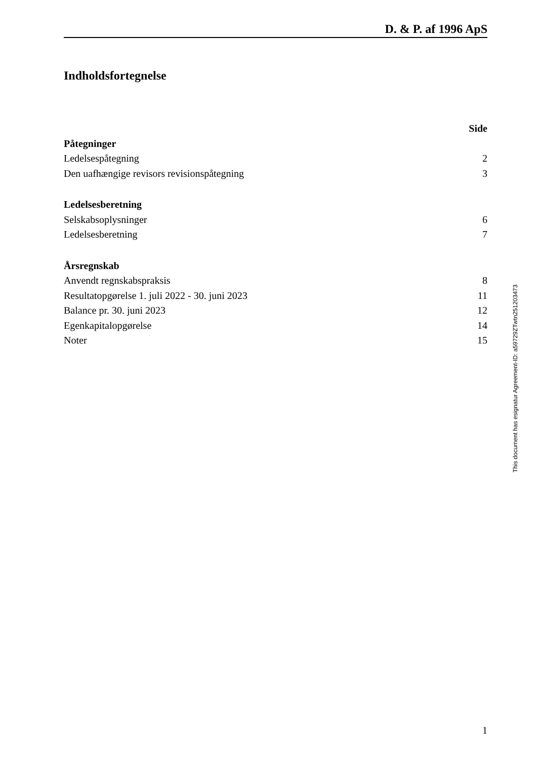D. & P. af 1996 ApS
Indholdsfortegnelse
| | Side |
| Påtegninger | |
| Ledelsespåtegning | 2 |
| Den uafhængige revisors revisionspåtegning | 3 |
| Ledelsesberetning | |
| Selskabsoplysninger | 6 |
| Ledelsesberetning | 7 |
| Årsregnskab | |
| Anvendt regnskabspraksis | 8 |
| Resultatopgørelse 1. juli 2022 - 30. juni 2023 | 11 |
| Balance pr. 30. juni 2023 | 12 |
| Egenkapitalopgørelse | 14 |
| Noter | 15 |
This document has esignatur Agreement-ID: a59729ZTwtn251203473
1